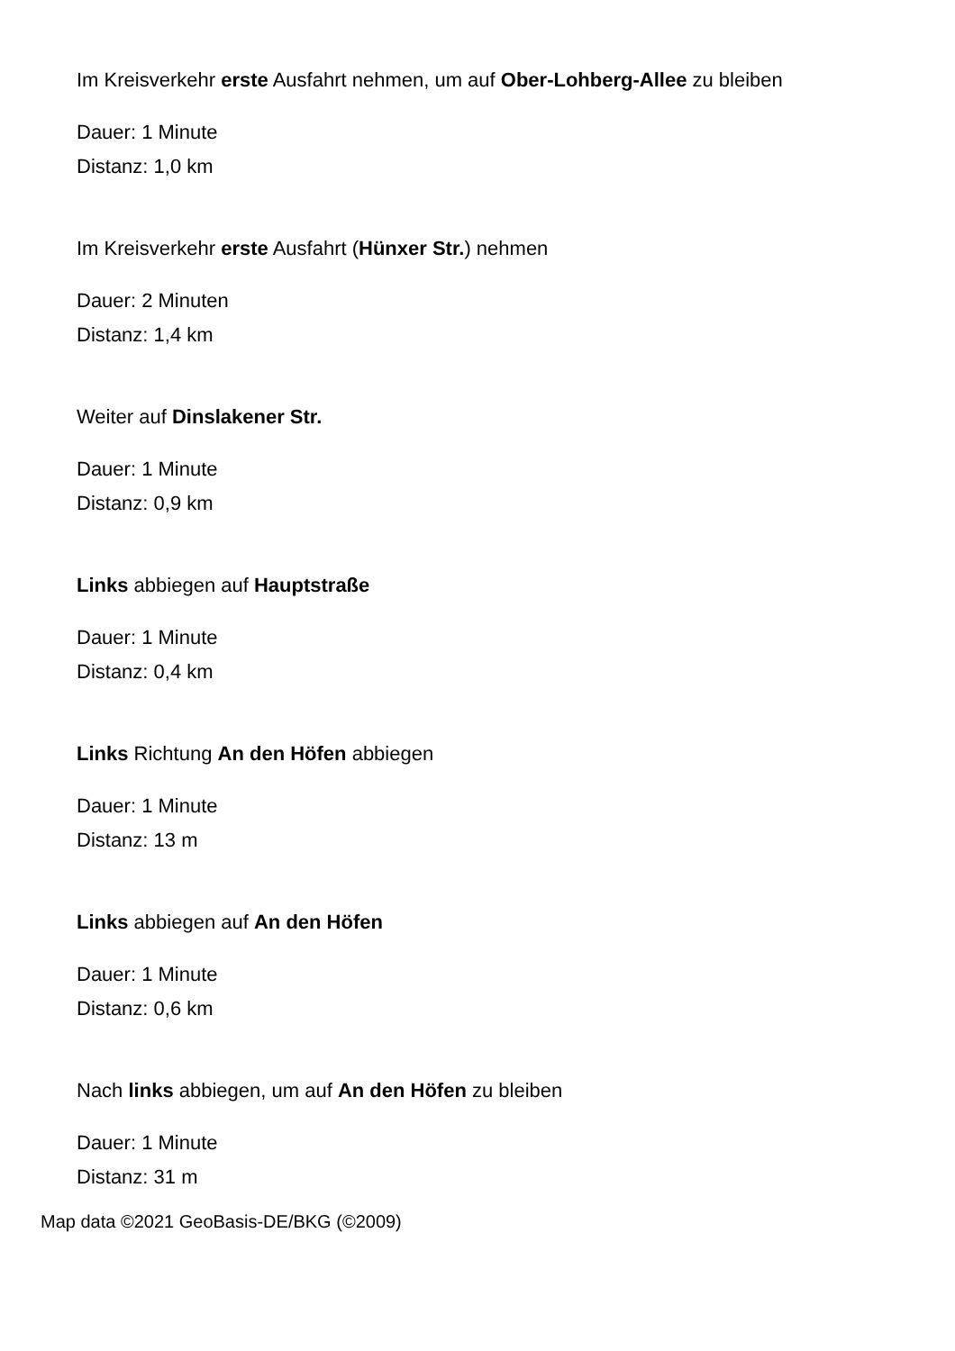Im Kreisverkehr erste Ausfahrt nehmen, um auf Ober-Lohberg-Allee zu bleiben
Dauer: 1 Minute
Distanz: 1,0 km
Im Kreisverkehr erste Ausfahrt (Hünxer Str.) nehmen
Dauer: 2 Minuten
Distanz: 1,4 km
Weiter auf Dinslakener Str.
Dauer: 1 Minute
Distanz: 0,9 km
Links abbiegen auf Hauptstraße
Dauer: 1 Minute
Distanz: 0,4 km
Links Richtung An den Höfen abbiegen
Dauer: 1 Minute
Distanz: 13 m
Links abbiegen auf An den Höfen
Dauer: 1 Minute
Distanz: 0,6 km
Nach links abbiegen, um auf An den Höfen zu bleiben
Dauer: 1 Minute
Distanz: 31 m
Map data ©2021 GeoBasis-DE/BKG (©2009)